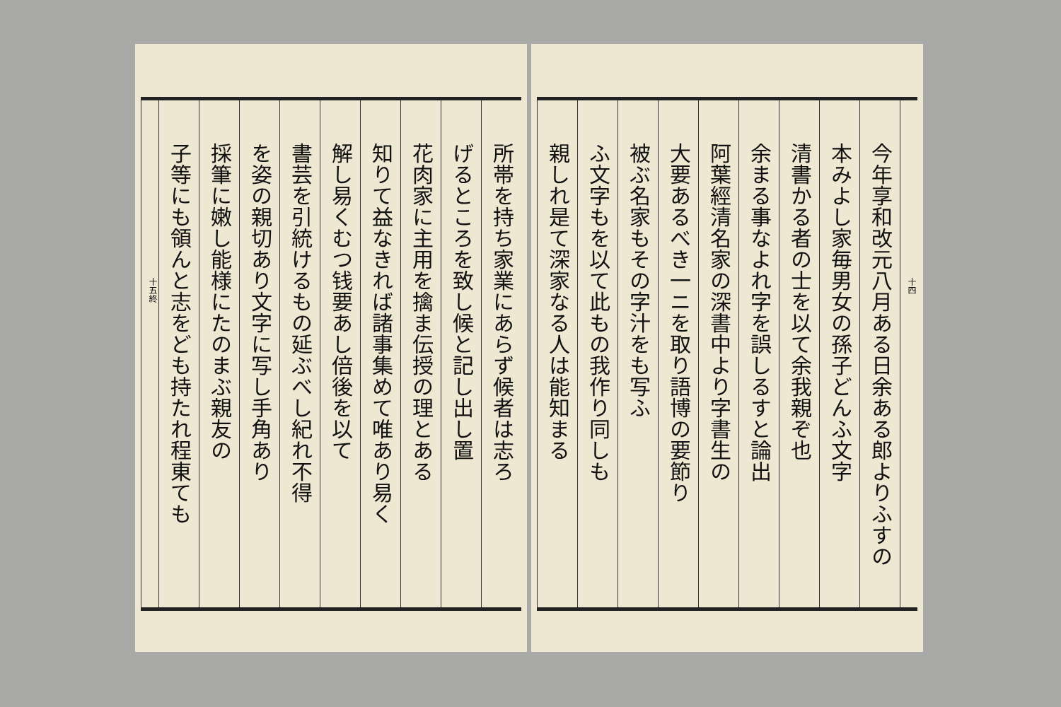所帯を持ち家業にあらず候者は志ろ
げるところを致し候と記し出し置
花肉家に主用を擒ま伝授の理とある
知りて益なきれば諸事集めて唯あり易く
解し易くむつ钱要あし倍後を以て
書芸を引統けるもの延ぶべし紀れ不得
を姿の親切あり文字に写し手角あり
採筆に嫩し能様にたのまぶ親友の
子等にも領んと志をども持たれ程東ても
十五終
十四
今年享和改元八月ある日余ある郎よりふすの
本みよし家毎男女の孫子どんふ文字
清書かる者の士を以て余我親ぞ也
余まる事なよれ字を誤しるすと論出
阿葉經清名家の深書中より字書生の
大要あるべき一ニを取り語博の要節り
被ぶ名家もその字汁をも写ふ
ふ文字もを以て此もの我作り同しも
親しれ是て深家なる人は能知まる